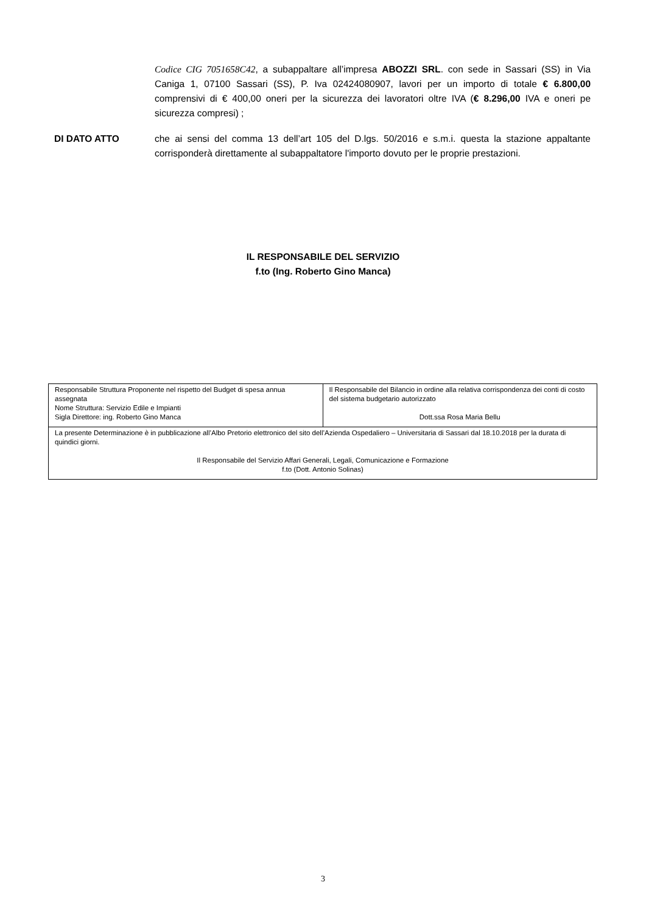Codice CIG 7051658C42, a subappaltare all’impresa ABOZZI SRL. con sede in Sassari (SS) in Via Caniga 1, 07100 Sassari (SS), P. Iva 02424080907, lavori per un importo di totale € 6.800,00 comprensivi di € 400,00 oneri per la sicurezza dei lavoratori oltre IVA (€ 8.296,00 IVA e oneri pe sicurezza compresi) ;
DI DATO ATTO che ai sensi del comma 13 dell’art 105 del D.lgs. 50/2016 e s.m.i. questa la stazione appaltante corrisponderà direttamente al subappaltatore l'importo dovuto per le proprie prestazioni.
IL RESPONSABILE DEL SERVIZIO
f.to (Ing. Roberto Gino Manca)
| Responsabile Struttura Proponente nel rispetto del Budget di spesa annua assegnata Nome Struttura: Servizio Edile e Impianti Sigla Direttore: ing. Roberto Gino Manca | Il Responsabile del Bilancio in ordine alla relativa corrispondenza dei conti di costo del sistema budgetario autorizzato Dott.ssa Rosa Maria Bellu |
| La presente Determinazione è in pubblicazione all’Albo Pretorio elettronico del sito dell’Azienda Ospedaliero – Universitaria di Sassari dal 18.10.2018 per la durata di quindici giorni. Il Responsabile del Servizio Affari Generali, Legali, Comunicazione e Formazione f.to (Dott. Antonio Solinas) | |
3